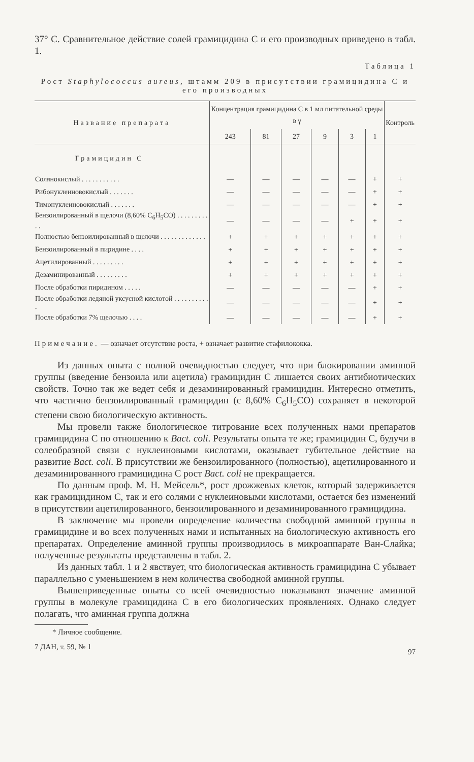37° С. Сравнительное действие солей грамицидина С и его производных приведено в табл. 1.
Таблица 1
Рост Staphylococcus aureus, штамм 209 в присутствии грамицидина С и его производных
| Название препарата | Концентрация грамицидина С в 1 мл питательной среды в γ | | | | | | Контроль |
| --- | --- | --- | --- | --- | --- | --- | --- |
| | 243 | 81 | 27 | 9 | 3 | 1 | |
| Грамицидин С | | | | | | | |
| Солянокислый . . . . . . . . . . . | — | — | — | — | — | + | + |
| Рибонуклеиновокислый . . . . . . . | — | — | — | — | — | + | + |
| Тимонуклеиновокислый . . . . . . . | — | — | — | — | — | + | + |
| Бензоилированный в щелочи (8,60% C<sub>6</sub>H<sub>5</sub>CO) . . . . . . . . . . . | — | — | — | — | + | + | + |
| Полностью бензоилированный в щелочи . . . . . . . . . . . . . | + | + | + | + | + | + | + |
| Бензоилированный в пиридине . . . . | + | + | + | + | + | + | + |
| Ацетилированный . . . . . . . . . | + | + | + | + | + | + | + |
| Дезаминированный . . . . . . . . . | + | + | + | + | + | + | + |
| После обработки пиридином . . . . . | — | — | — | — | — | + | + |
| После обработки ледяной уксусной кислотой . . . . . . . . . . . | — | — | — | — | — | + | + |
| После обработки 7% щелочью . . . . | — | — | — | — | — | + | + |
Примечание. — означает отсутствие роста, + означает развитие стафилококка.
Из данных опыта с полной очевидностью следует, что при блокировании аминной группы (введение бензоила или ацетила) грамицидин С лишается своих антибиотических свойств. Точно так же ведет себя и дезаминированный грамицидин. Интересно отметить, что частично бензоилированный грамицидин (с 8,60% C<sub>6</sub>H<sub>5</sub>CO) сохраняет в некоторой степени свою биологическую активность.
Мы провели также биологическое титрование всех полученных нами препаратов грамицидина С по отношению к Bact. coli. Результаты опыта те же; грамицидин С, будучи в солеобразной связи с нуклеиновыми кислотами, оказывает губительное действие на развитие Bact. coli. В присутствии же бензоилированного (полностью), ацетилированного и дезаминированного грамицидина С рост Bact. coli не прекращается.
По данным проф. М. Н. Мейсель*, рост дрожжевых клеток, который задерживается как грамицидином С, так и его солями с нуклеиновыми кислотами, остается без изменений в присутствии ацетилированного, бензоилированного и дезаминированного грамицидина.
В заключение мы провели определение количества свободной аминной группы в грамицидине и во всех полученных нами и испытанных на биологическую активность его препаратах. Определение аминной группы производилось в микроаппарате Ван-Слайка; полученные результаты представлены в табл. 2.
Из данных табл. 1 и 2 явствует, что биологическая активность грамицидина С убывает параллельно с уменьшением в нем количества свободной аминной группы.
Вышеприведенные опыты со всей очевидностью показывают значение аминной группы в молекуле грамицидина С в его биологических проявлениях. Однако следует полагать, что аминная группа должна
* Личное сообщение.
7 ДАН, т. 59, № 1 97